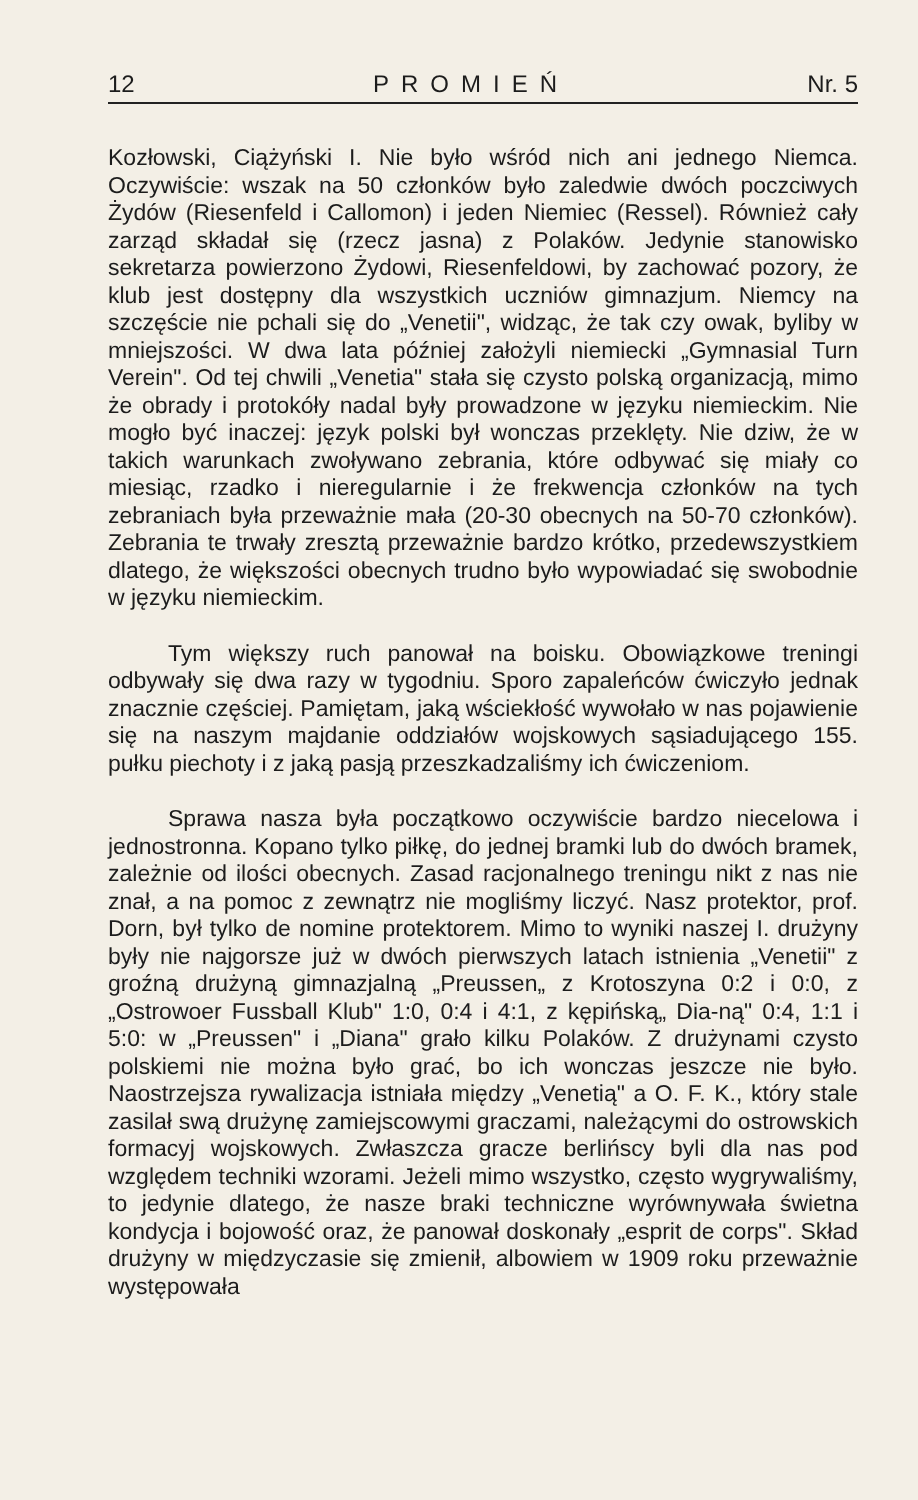12 PROMIEŃ Nr. 5
Kozłowski, Ciążyński I. Nie było wśród nich ani jednego Niemca. Oczywiście: wszak na 50 członków było zaledwie dwóch poczciwych Żydów (Riesenfeld i Callomon) i jeden Niemiec (Ressel). Również cały zarząd składał się (rzecz jasna) z Polaków. Jedynie stanowisko sekretarza powierzono Żydowi, Riesenfeldowi, by zachować pozory, że klub jest dostępny dla wszystkich uczniów gimnazjum. Niemcy na szczęście nie pchali się do „Venetii", widząc, że tak czy owak, byliby w mniejszości. W dwa lata później założyli niemiecki „Gymnasial Turn Verein". Od tej chwili „Venetia" stała się czysto polską organizacją, mimo że obrady i protokóły nadal były prowadzone w języku niemieckim. Nie mogło być inaczej: język polski był wonczas przeklęty. Nie dziw, że w takich warunkach zwoływano zebrania, które odbywać się miały co miesiąc, rzadko i nieregularnie i że frekwencja członków na tych zebraniach była przeważnie mała (20-30 obecnych na 50-70 członków). Zebrania te trwały zresztą przeważnie bardzo krótko, przedewszystkiem dlatego, że większości obecnych trudno było wypowiadać się swobodnie w języku niemieckim.
Tym większy ruch panował na boisku. Obowiązkowe treningi odbywały się dwa razy w tygodniu. Sporo zapaleńców ćwiczyło jednak znacznie częściej. Pamiętam, jaką wściekłość wywołało w nas pojawienie się na naszym majdanie oddziałów wojskowych sąsiadującego 155. pułku piechoty i z jaką pasją przeszkadzaliśmy ich ćwiczeniom.
Sprawa nasza była początkowo oczywiście bardzo niecelowa i jednostronna. Kopano tylko piłkę, do jednej bramki lub do dwóch bramek, zależnie od ilości obecnych. Zasad racjonalnego treningu nikt z nas nie znał, a na pomoc z zewnątrz nie mogliśmy liczyć. Nasz protektor, prof. Dorn, był tylko de nomine protektorem. Mimo to wyniki naszej I. drużyny były nie najgorsze już w dwóch pierwszych latach istnienia „Venetii" z groźną drużyną gimnazjalną „Preussen„ z Krotoszyna 0:2 i 0:0, z „Ostrowoer Fussball Klub" 1:0, 0:4 i 4:1, z kępińską„ Dia-ną" 0:4, 1:1 i 5:0: w „Preussen" i „Diana" grało kilku Polaków. Z drużynami czysto polskiemi nie można było grać, bo ich wonczas jeszcze nie było. Naostrzejsza rywalizacja istniała między „Venetią" a O. F. K., który stale zasilał swą drużynę zamiejscowymi graczami, należącymi do ostrowskich formacyj wojskowych. Zwłaszcza gracze berlińscy byli dla nas pod względem techniki wzorami. Jeżeli mimo wszystko, często wygrywaliśmy, to jedynie dlatego, że nasze braki techniczne wyrównywała świetna kondycja i bojowość oraz, że panował doskonały „esprit de corps". Skład drużyny w międzyczasie się zmienił, albowiem w 1909 roku przeważnie występowała